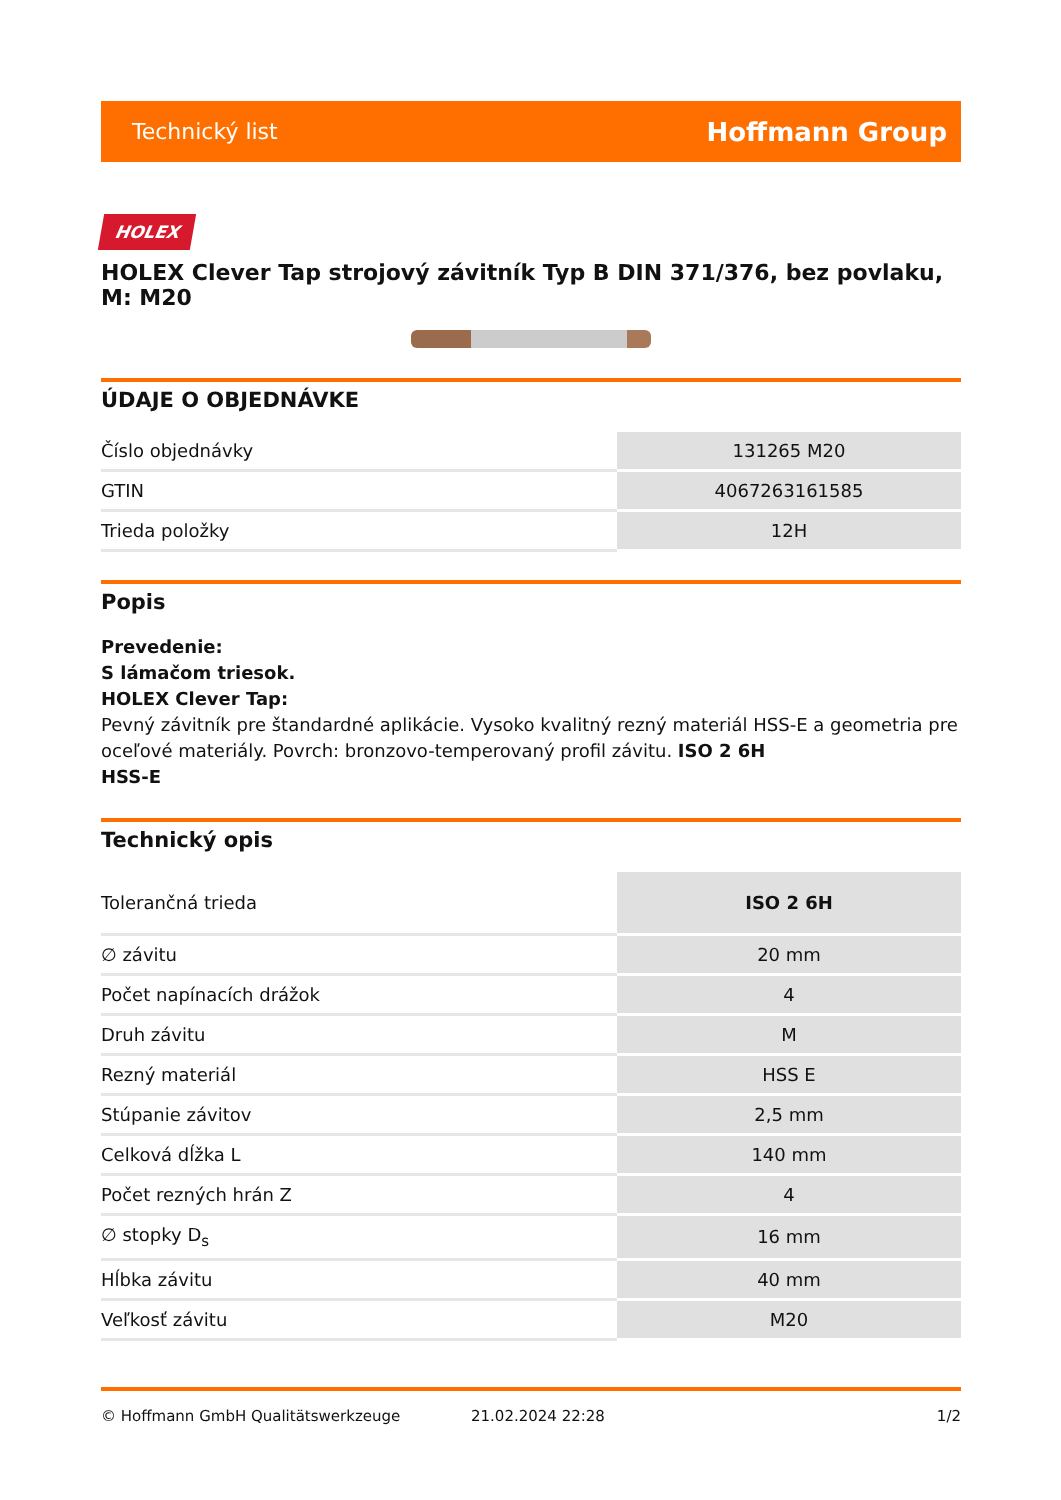Technický list Hoffmann Group
HOLEX
HOLEX Clever Tap strojový závitník Typ B DIN 371/376, bez povlaku, M: M20
ÚDAJE O OBJEDNÁVKE
| Číslo objednávky | 131265 M20 |
| GTIN | 4067263161585 |
| Trieda položky | 12H |
Popis
Prevedenie:
S lámačom triesok.
HOLEX Clever Tap:
Pevný závitník pre štandardné aplikácie. Vysoko kvalitný rezný materiál HSS-E a geometria pre oceľové materiály. Povrch: bronzovo-temperovaný profil závitu. ISO 2 6H
HSS-E
Technický opis
| Tolerančná trieda | ISO 2 6H |
| ∅ závitu | 20 mm |
| Počet napínacích drážok | 4 |
| Druh závitu | M |
| Rezný materiál | HSS E |
| Stúpanie závitov | 2,5 mm |
| Celková dĺžka L | 140 mm |
| Počet rezných hrán Z | 4 |
| ∅ stopky D<sub>s</sub> | 16 mm |
| Hĺbka závitu | 40 mm |
| Veľkosť závitu | M20 |
© Hoffmann GmbH Qualitätswerkzeuge 21.02.2024 22:28 1/2